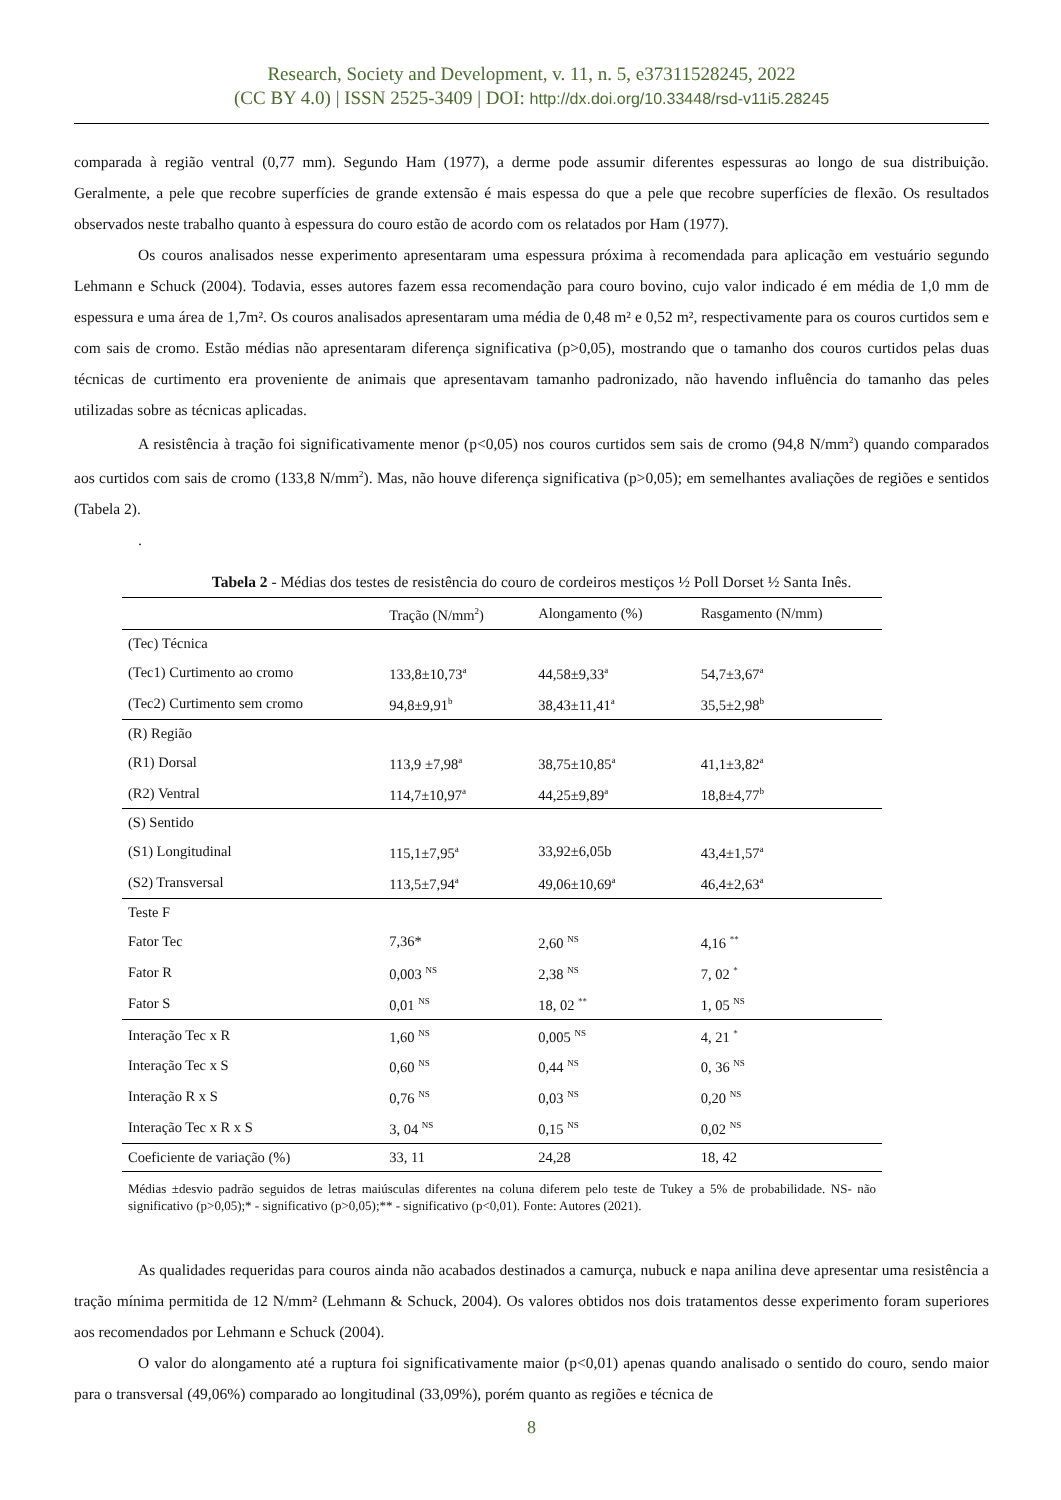Research, Society and Development, v. 11, n. 5, e37311528245, 2022
(CC BY 4.0) | ISSN 2525-3409 | DOI: http://dx.doi.org/10.33448/rsd-v11i5.28245
comparada à região ventral (0,77 mm). Segundo Ham (1977), a derme pode assumir diferentes espessuras ao longo de sua distribuição. Geralmente, a pele que recobre superfícies de grande extensão é mais espessa do que a pele que recobre superfícies de flexão. Os resultados observados neste trabalho quanto à espessura do couro estão de acordo com os relatados por Ham (1977).
Os couros analisados nesse experimento apresentaram uma espessura próxima à recomendada para aplicação em vestuário segundo Lehmann e Schuck (2004). Todavia, esses autores fazem essa recomendação para couro bovino, cujo valor indicado é em média de 1,0 mm de espessura e uma área de 1,7m². Os couros analisados apresentaram uma média de 0,48 m² e 0,52 m², respectivamente para os couros curtidos sem e com sais de cromo. Estão médias não apresentaram diferença significativa (p>0,05), mostrando que o tamanho dos couros curtidos pelas duas técnicas de curtimento era proveniente de animais que apresentavam tamanho padronizado, não havendo influência do tamanho das peles utilizadas sobre as técnicas aplicadas.
A resistência à tração foi significativamente menor (p<0,05) nos couros curtidos sem sais de cromo (94,8 N/mm<sup>2</sup>) quando comparados aos curtidos com sais de cromo (133,8 N/mm<sup>2</sup>). Mas, não houve diferença significativa (p>0,05); em semelhantes avaliações de regiões e sentidos (Tabela 2).
.
Tabela 2 - Médias dos testes de resistência do couro de cordeiros mestiços ½ Poll Dorset ½ Santa Inês.
| | Tração (N/mm<sup>2</sup>) | Alongamento (%) | Rasgamento (N/mm) |
| --- | --- | --- | --- |
| (Tec) Técnica | | | |
| (Tec1) Curtimento ao cromo | 133,8±10,73<sup>a</sup> | 44,58±9,33<sup>a</sup> | 54,7±3,67<sup>a</sup> |
| (Tec2) Curtimento sem cromo | 94,8±9,91<sup>b</sup> | 38,43±11,41<sup>a</sup> | 35,5±2,98<sup>b</sup> |
| (R) Região | | | |
| (R1) Dorsal | 113,9 ±7,98<sup>a</sup> | 38,75±10,85<sup>a</sup> | 41,1±3,82<sup>a</sup> |
| (R2) Ventral | 114,7±10,97<sup>a</sup> | 44,25±9,89<sup>a</sup> | 18,8±4,77<sup>b</sup> |
| (S) Sentido | | | |
| (S1) Longitudinal | 115,1±7,95<sup>a</sup> | 33,92±6,05b | 43,4±1,57<sup>a</sup> |
| (S2) Transversal | 113,5±7,94<sup>a</sup> | 49,06±10,69<sup>a</sup> | 46,4±2,63<sup>a</sup> |
| Teste F | | | |
| Fator Tec | 7,36* | 2,60 <sup>NS</sup> | 4,16 <sup>**</sup> |
| Fator R | 0,003 <sup>NS</sup> | 2,38 <sup>NS</sup> | 7, 02 <sup>*</sup> |
| Fator S | 0,01 <sup>NS</sup> | 18, 02 <sup>**</sup> | 1, 05 <sup>NS</sup> |
| Interação Tec x R | 1,60 <sup>NS</sup> | 0,005 <sup>NS</sup> | 4, 21 <sup>*</sup> |
| Interação Tec x S | 0,60 <sup>NS</sup> | 0,44 <sup>NS</sup> | 0, 36 <sup>NS</sup> |
| Interação R x S | 0,76 <sup>NS</sup> | 0,03 <sup>NS</sup> | 0,20 <sup>NS</sup> |
| Interação Tec x R x S | 3, 04 <sup>NS</sup> | 0,15 <sup>NS</sup> | 0,02 <sup>NS</sup> |
| Coeficiente de variação (%) | 33, 11 | 24,28 | 18, 42 |
Médias ±desvio padrão seguidos de letras maiúsculas diferentes na coluna diferem pelo teste de Tukey a 5% de probabilidade. NS- não significativo (p>0,05);* - significativo (p>0,05);** - significativo (p<0,01). Fonte: Autores (2021).
As qualidades requeridas para couros ainda não acabados destinados a camurça, nubuck e napa anilina deve apresentar uma resistência a tração mínima permitida de 12 N/mm² (Lehmann & Schuck, 2004). Os valores obtidos nos dois tratamentos desse experimento foram superiores aos recomendados por Lehmann e Schuck (2004).
O valor do alongamento até a ruptura foi significativamente maior (p<0,01) apenas quando analisado o sentido do couro, sendo maior para o transversal (49,06%) comparado ao longitudinal (33,09%), porém quanto as regiões e técnica de
8